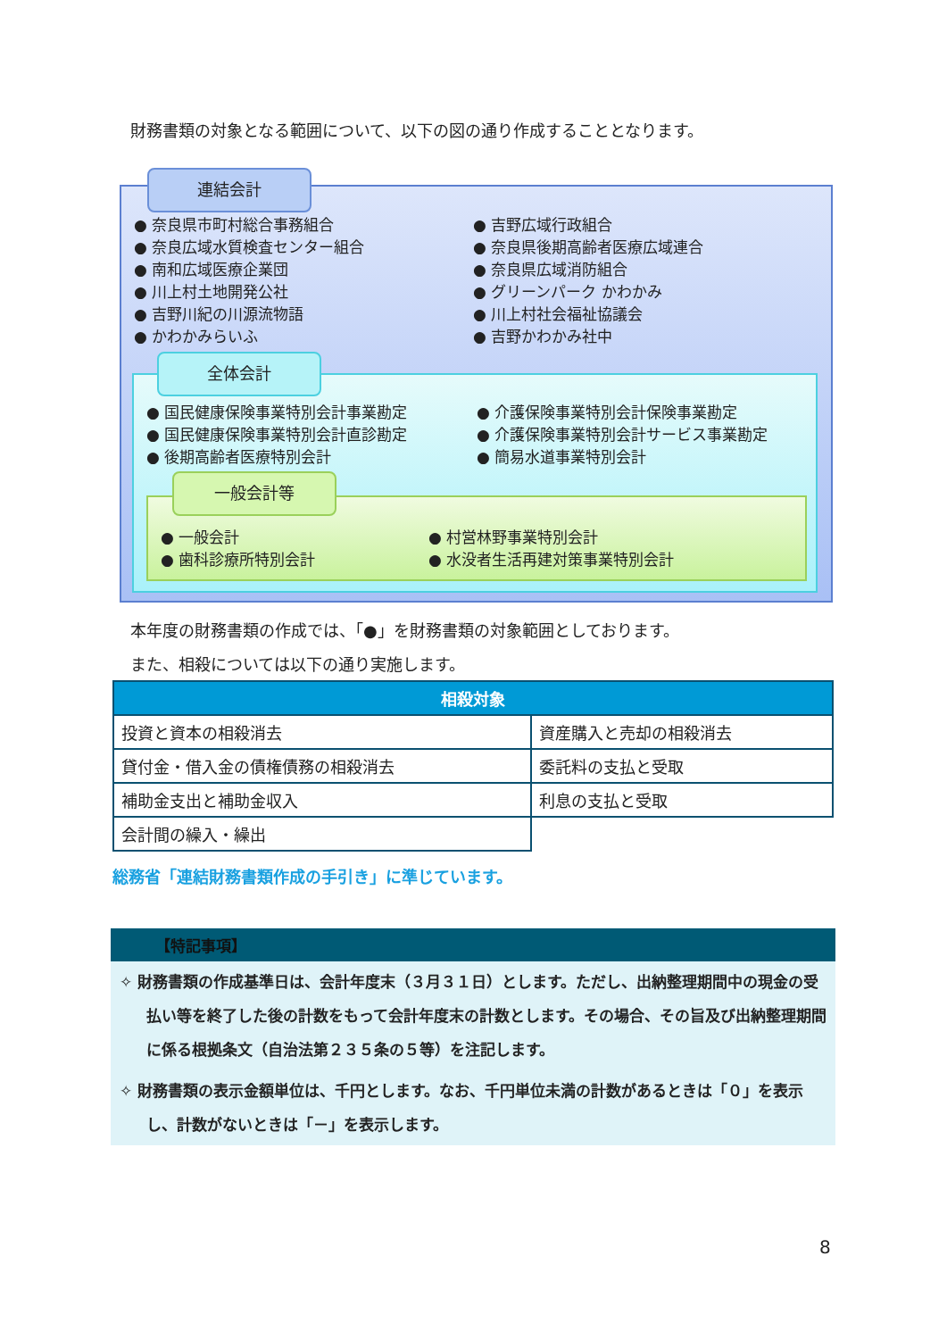財務書類の対象となる範囲について、以下の図の通り作成することとなります。
連結会計
● 奈良県市町村総合事務組合
● 奈良広域水質検査センター組合
● 南和広域医療企業団
● 川上村土地開発公社
● 吉野川紀の川源流物語
● かわかみらいふ
● 吉野広域行政組合
● 奈良県後期高齢者医療広域連合
● 奈良県広域消防組合
● グリーンパーク かわかみ
● 川上村社会福祉協議会
● 吉野かわかみ社中
全体会計
● 国民健康保険事業特別会計事業勘定
● 国民健康保険事業特別会計直診勘定
● 後期高齢者医療特別会計
● 介護保険事業特別会計保険事業勘定
● 介護保険事業特別会計サービス事業勘定
● 簡易水道事業特別会計
一般会計等
● 一般会計
● 歯科診療所特別会計
● 村営林野事業特別会計
● 水没者生活再建対策事業特別会計
本年度の財務書類の作成では、「●」を財務書類の対象範囲としております。
また、相殺については以下の通り実施します。
| 相殺対象 | |
| --- | --- |
| 投資と資本の相殺消去 | 資産購入と売却の相殺消去 |
| 貸付金・借入金の債権債務の相殺消去 | 委託料の支払と受取 |
| 補助金支出と補助金収入 | 利息の支払と受取 |
| 会計間の繰入・繰出 | |
総務省「連結財務書類作成の手引き」に準じています。
【特記事項】
✧ 財務書類の作成基準日は、会計年度末（３月３１日）とします。ただし、出納整理期間中の現金の受払い等を終了した後の計数をもって会計年度末の計数とします。その場合、その旨及び出納整理期間に係る根拠条文（自治法第２３５条の５等）を注記します。
✧ 財務書類の表示金額単位は、千円とします。なお、千円単位未満の計数があるときは「０」を表示し、計数がないときは「－」を表示します。
8